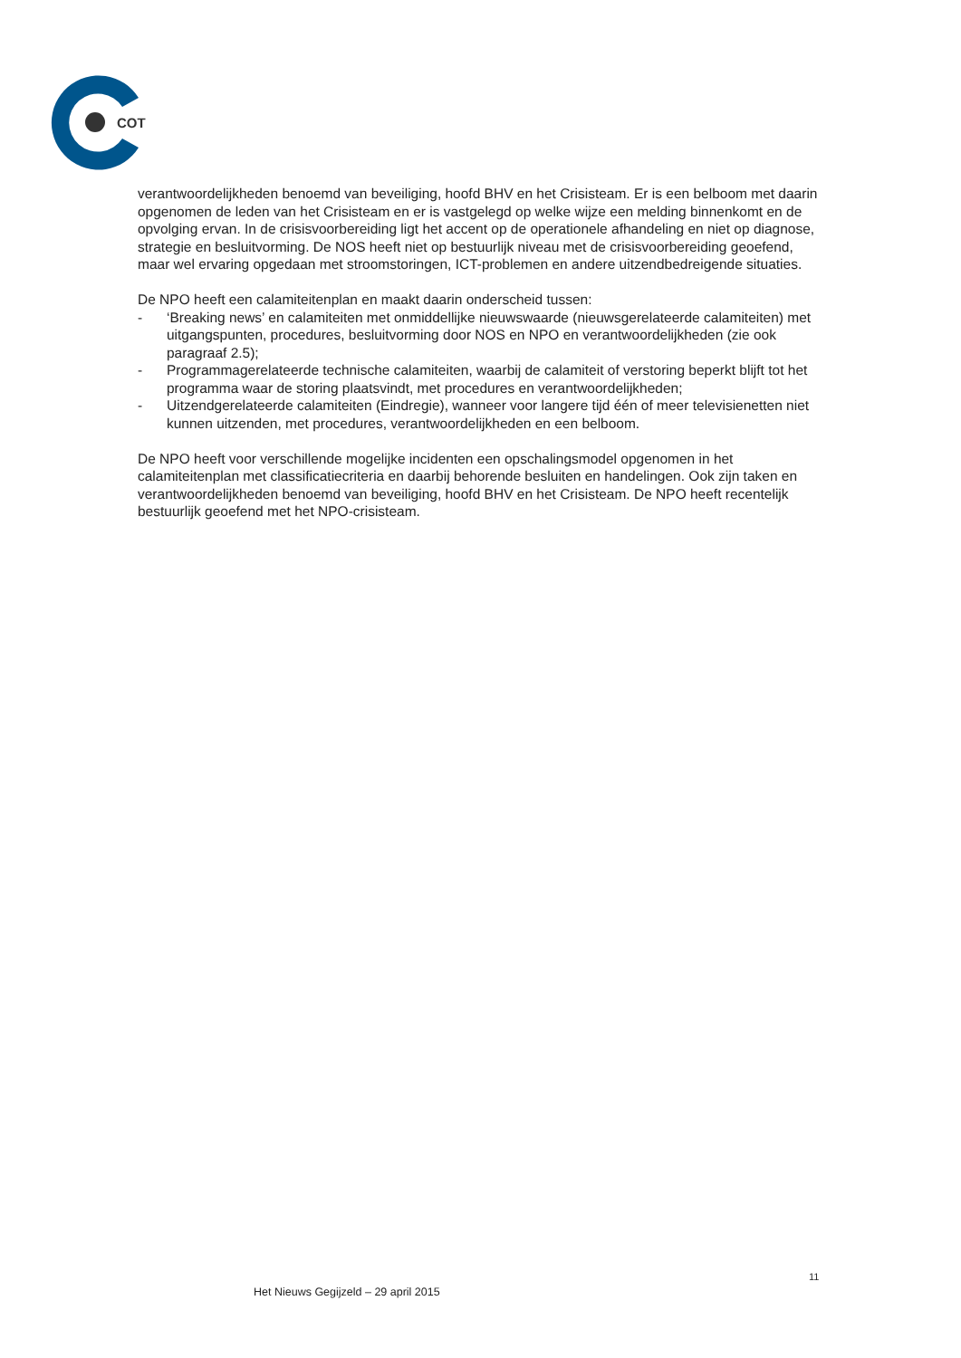COT
verantwoordelijkheden benoemd van beveiliging, hoofd BHV en het Crisisteam. Er is een belboom met daarin opgenomen de leden van het Crisisteam en er is vastgelegd op welke wijze een melding binnenkomt en de opvolging ervan. In de crisisvoorbereiding ligt het accent op de operationele afhandeling en niet op diagnose, strategie en besluitvorming. De NOS heeft niet op bestuurlijk niveau met de crisisvoorbereiding geoefend, maar wel ervaring opgedaan met stroomstoringen, ICT-problemen en andere uitzendbedreigende situaties.
De NPO heeft een calamiteitenplan en maakt daarin onderscheid tussen:
- ‘Breaking news’ en calamiteiten met onmiddellijke nieuwswaarde (nieuwsgerelateerde calamiteiten) met uitgangspunten, procedures, besluitvorming door NOS en NPO en verantwoordelijkheden (zie ook paragraaf 2.5);
- Programmagerelateerde technische calamiteiten, waarbij de calamiteit of verstoring beperkt blijft tot het programma waar de storing plaatsvindt, met procedures en verantwoordelijkheden;
- Uitzendgerelateerde calamiteiten (Eindregie), wanneer voor langere tijd één of meer televisienetten niet kunnen uitzenden, met procedures, verantwoordelijkheden en een belboom.
De NPO heeft voor verschillende mogelijke incidenten een opschalingsmodel opgenomen in het calamiteitenplan met classificatiecriteria en daarbij behorende besluiten en handelingen. Ook zijn taken en verantwoordelijkheden benoemd van beveiliging, hoofd BHV en het Crisisteam. De NPO heeft recentelijk bestuurlijk geoefend met het NPO-crisisteam.
11
Het Nieuws Gegijzeld – 29 april 2015